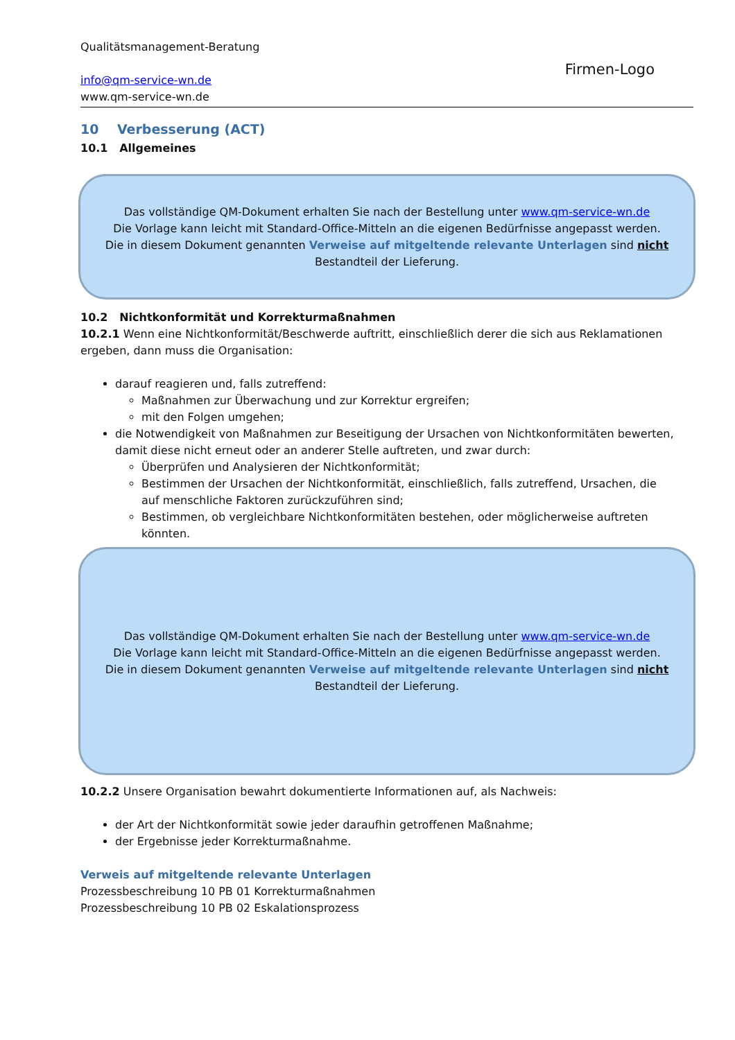Firmen-Logo
Qualitätsmanagement-Beratung
info@qm-service-wn.de
www.qm-service-wn.de
10 Verbesserung (ACT)
10.1 Allgemeines
Das vollständige QM-Dokument erhalten Sie nach der Bestellung unter www.qm-service-wn.de
Die Vorlage kann leicht mit Standard-Office-Mitteln an die eigenen Bedürfnisse angepasst werden.
Die in diesem Dokument genannten Verweise auf mitgeltende relevante Unterlagen sind nicht
Bestandteil der Lieferung.
10.2 Nichtkonformität und Korrekturmaßnahmen
10.2.1 Wenn eine Nichtkonformität/Beschwerde auftritt, einschließlich derer die sich aus Reklamationen ergeben, dann muss die Organisation:
darauf reagieren und, falls zutreffend:
Maßnahmen zur Überwachung und zur Korrektur ergreifen;
mit den Folgen umgehen;
die Notwendigkeit von Maßnahmen zur Beseitigung der Ursachen von Nichtkonformitäten bewerten, damit diese nicht erneut oder an anderer Stelle auftreten, und zwar durch:
Überprüfen und Analysieren der Nichtkonformität;
Bestimmen der Ursachen der Nichtkonformität, einschließlich, falls zutreffend, Ursachen, die auf menschliche Faktoren zurückzuführen sind;
Bestimmen, ob vergleichbare Nichtkonformitäten bestehen, oder möglicherweise auftreten könnten.
Das vollständige QM-Dokument erhalten Sie nach der Bestellung unter www.qm-service-wn.de
Die Vorlage kann leicht mit Standard-Office-Mitteln an die eigenen Bedürfnisse angepasst werden.
Die in diesem Dokument genannten Verweise auf mitgeltende relevante Unterlagen sind nicht
Bestandteil der Lieferung.
10.2.2 Unsere Organisation bewahrt dokumentierte Informationen auf, als Nachweis:
der Art der Nichtkonformität sowie jeder daraufhin getroffenen Maßnahme;
der Ergebnisse jeder Korrekturmaßnahme.
Verweis auf mitgeltende relevante Unterlagen
Prozessbeschreibung 10 PB 01 Korrekturmaßnahmen
Prozessbeschreibung 10 PB 02 Eskalationsprozess